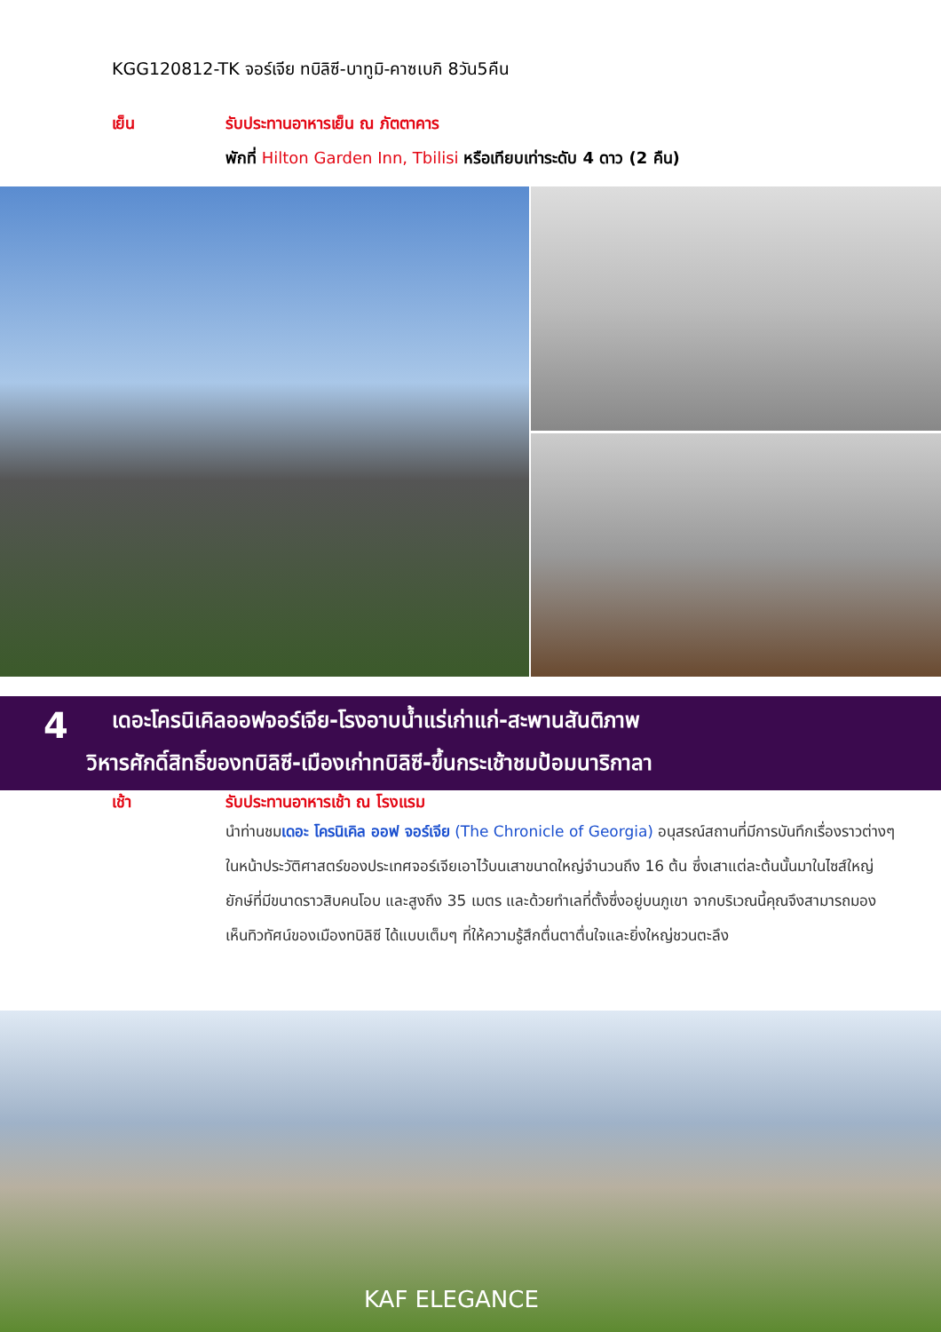KGG120812-TK จอร์เจีย ทบิลิซี-บาทูมิ-คาซเบกิ 8วัน5คืน
เย็น รับประทานอาหารเย็น ณ ภัตตาคาร
พักที่ Hilton Garden Inn, Tbilisi หรือเทียบเท่าระดับ 4 ดาว (2 คืน)
4
เดอะโครนิเคิลออฟจอร์เจีย-โรงอาบน้ำแร่เก่าแก่-สะพานสันติภาพ
วิหารศักดิ์สิทธิ์ของทบิลิซี-เมืองเก่าทบิลิซี-ขึ้นกระเช้าชมป้อมนาริกาลา
เช้า รับประทานอาหารเช้า ณ โรงแรม
นำท่านชมเดอะ โครนิเคิล ออฟ จอร์เจีย (The Chronicle of Georgia) อนุสรณ์สถานที่มีการบันทึกเรื่องราวต่างๆ ในหน้าประวัติศาสตร์ของประเทศจอร์เจียเอาไว้บนเสาขนาดใหญ่จำนวนถึง 16 ต้น ซึ่งเสาแต่ละต้นนั้นมาในไซส์ใหญ่ยักษ์ที่มีขนาดราวสิบคนโอบ และสูงถึง 35 เมตร และด้วยทำเลที่ตั้งซึ่งอยู่บนภูเขา จากบริเวณนี้คุณจึงสามารถมองเห็นทิวทัศน์ของเมืองทบิลิซี ได้แบบเต็มๆ ที่ให้ความรู้สึกตื่นตาตื่นใจและยิ่งใหญ่ชวนตะลึง
KAF ELEGANCE